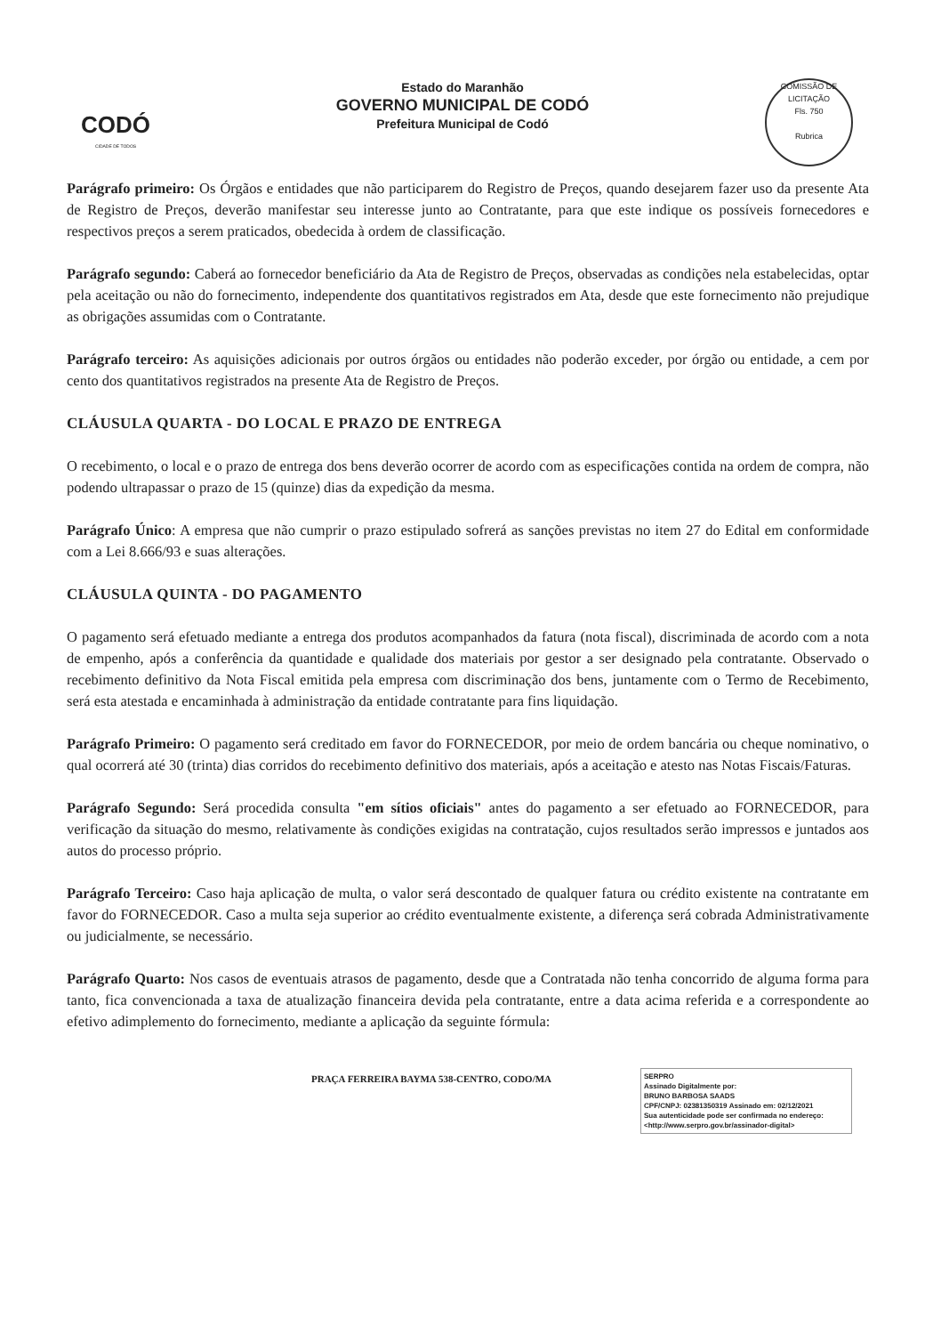CODÓ
CIDADE DE TODOS
Estado do Maranhão
GOVERNO MUNICIPAL DE CODÓ
Prefeitura Municipal de Codó
COMISSÃO DE LICITAÇÃO
Fls. 750
Rubrica
Parágrafo primeiro: Os Órgãos e entidades que não participarem do Registro de Preços, quando desejarem fazer uso da presente Ata de Registro de Preços, deverão manifestar seu interesse junto ao Contratante, para que este indique os possíveis fornecedores e respectivos preços a serem praticados, obedecida à ordem de classificação.
Parágrafo segundo: Caberá ao fornecedor beneficiário da Ata de Registro de Preços, observadas as condições nela estabelecidas, optar pela aceitação ou não do fornecimento, independente dos quantitativos registrados em Ata, desde que este fornecimento não prejudique as obrigações assumidas com o Contratante.
Parágrafo terceiro: As aquisições adicionais por outros órgãos ou entidades não poderão exceder, por órgão ou entidade, a cem por cento dos quantitativos registrados na presente Ata de Registro de Preços.
CLÁUSULA QUARTA - DO LOCAL E PRAZO DE ENTREGA
O recebimento, o local e o prazo de entrega dos bens deverão ocorrer de acordo com as especificações contida na ordem de compra, não podendo ultrapassar o prazo de 15 (quinze) dias da expedição da mesma.
Parágrafo Único: A empresa que não cumprir o prazo estipulado sofrerá as sanções previstas no item 27 do Edital em conformidade com a Lei 8.666/93 e suas alterações.
CLÁUSULA QUINTA - DO PAGAMENTO
O pagamento será efetuado mediante a entrega dos produtos acompanhados da fatura (nota fiscal), discriminada de acordo com a nota de empenho, após a conferência da quantidade e qualidade dos materiais por gestor a ser designado pela contratante. Observado o recebimento definitivo da Nota Fiscal emitida pela empresa com discriminação dos bens, juntamente com o Termo de Recebimento, será esta atestada e encaminhada à administração da entidade contratante para fins liquidação.
Parágrafo Primeiro: O pagamento será creditado em favor do FORNECEDOR, por meio de ordem bancária ou cheque nominativo, o qual ocorrerá até 30 (trinta) dias corridos do recebimento definitivo dos materiais, após a aceitação e atesto nas Notas Fiscais/Faturas.
Parágrafo Segundo: Será procedida consulta "em sítios oficiais" antes do pagamento a ser efetuado ao FORNECEDOR, para verificação da situação do mesmo, relativamente às condições exigidas na contratação, cujos resultados serão impressos e juntados aos autos do processo próprio.
Parágrafo Terceiro: Caso haja aplicação de multa, o valor será descontado de qualquer fatura ou crédito existente na contratante em favor do FORNECEDOR. Caso a multa seja superior ao crédito eventualmente existente, a diferença será cobrada Administrativamente ou judicialmente, se necessário.
Parágrafo Quarto: Nos casos de eventuais atrasos de pagamento, desde que a Contratada não tenha concorrido de alguma forma para tanto, fica convencionada a taxa de atualização financeira devida pela contratante, entre a data acima referida e a correspondente ao efetivo adimplemento do fornecimento, mediante a aplicação da seguinte fórmula:
PRAÇA FERREIRA BAYMA 538-CENTRO, CODO/MA
SERPRO
Assinado Digitalmente por:
BRUNO BARBOSA SAADS
CPF/CNPJ: 02381350319 Assinado em: 02/12/2021
Sua autenticidade pode ser confirmada no endereço: <http://www.serpro.gov.br/assinador-digital>